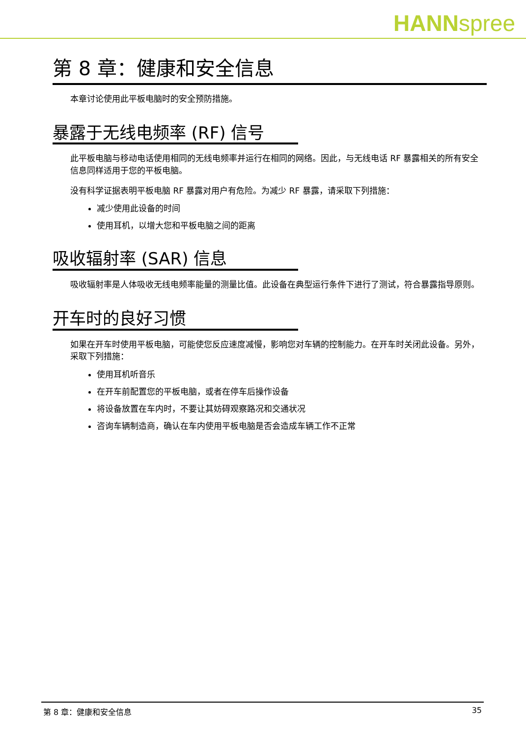HANNspree
第 8 章：健康和安全信息
本章讨论使用此平板电脑时的安全预防措施。
暴露于无线电频率 (RF) 信号
此平板电脑与移动电话使用相同的无线电频率并运行在相同的网络。因此，与无线电话 RF 暴露相关的所有安全信息同样适用于您的平板电脑。
没有科学证据表明平板电脑 RF 暴露对用户有危险。为减少 RF 暴露，请采取下列措施：
减少使用此设备的时间
使用耳机，以增大您和平板电脑之间的距离
吸收辐射率 (SAR) 信息
吸收辐射率是人体吸收无线电频率能量的测量比值。此设备在典型运行条件下进行了测试，符合暴露指导原则。
开车时的良好习惯
如果在开车时使用平板电脑，可能使您反应速度减慢，影响您对车辆的控制能力。在开车时关闭此设备。另外，采取下列措施：
使用耳机听音乐
在开车前配置您的平板电脑，或者在停车后操作设备
将设备放置在车内时，不要让其妨碍观察路况和交通状况
咨询车辆制造商，确认在车内使用平板电脑是否会造成车辆工作不正常
第 8 章：健康和安全信息 35